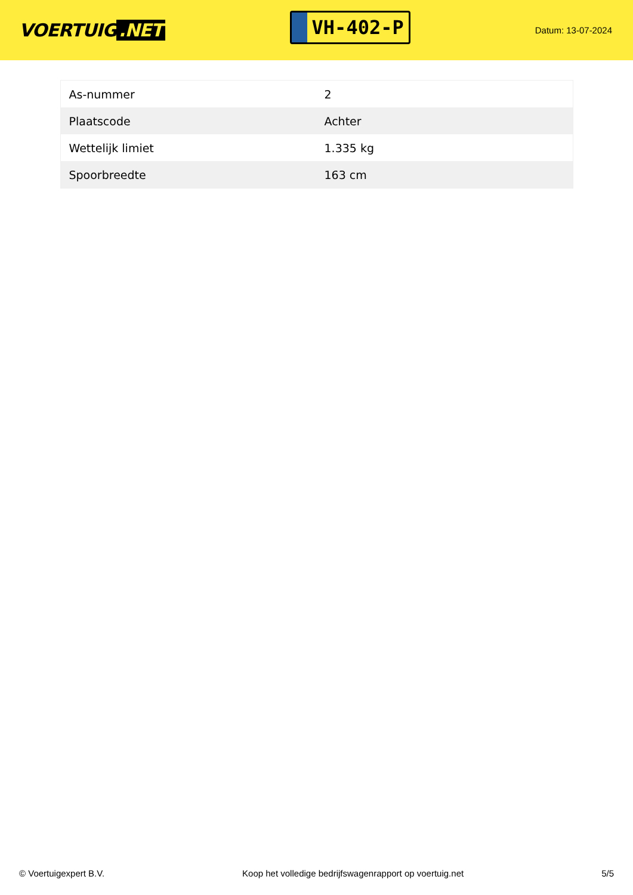VOERTUIG.NET
VH-402-P
Datum: 13-07-2024
| As-nummer | 2 |
| Plaatscode | Achter |
| Wettelijk limiet | 1.335 kg |
| Spoorbreedte | 163 cm |
© Voertuigexpert B.V. Koop het volledige bedrijfswagenrapport op voertuig.net 5/5